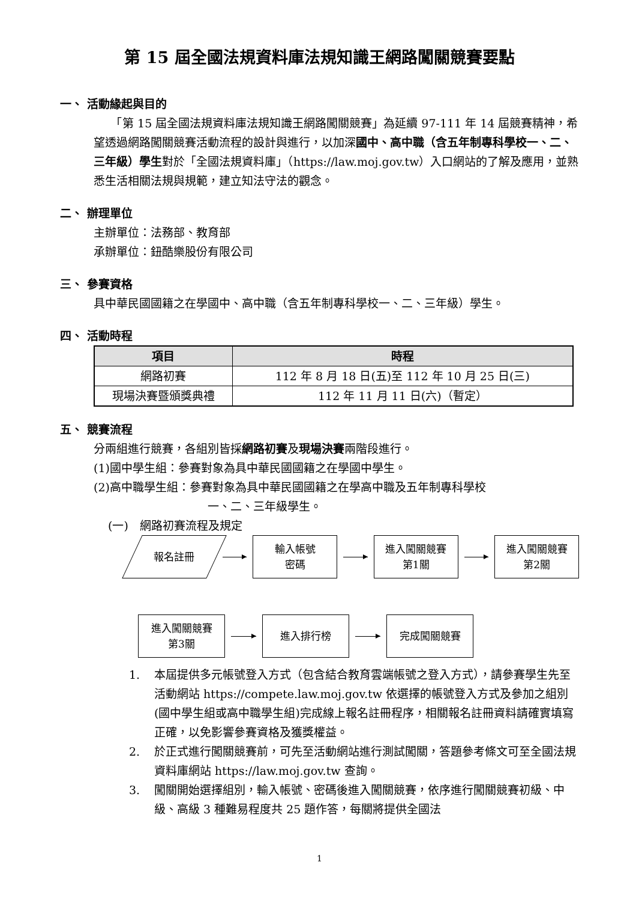第 15 屆全國法規資料庫法規知識王網路闖關競賽要點
一、 活動緣起與目的
　　「第 15 屆全國法規資料庫法規知識王網路闖關競賽」為延續 97-111 年 14 屆競賽精神，希望透過網路闖關競賽活動流程的設計與進行，以加深國中、高中職（含五年制專科學校一、二、三年級）學生對於「全國法規資料庫」（https://law.moj.gov.tw）入口網站的了解及應用，並熟悉生活相關法規與規範，建立知法守法的觀念。
二、 辦理單位
主辦單位：法務部、教育部
承辦單位：鈕酷樂股份有限公司
三、 參賽資格
具中華民國國籍之在學國中、高中職（含五年制專科學校一、二、三年級）學生。
四、 活動時程
| 項目 | 時程 |
| --- | --- |
| 網路初賽 | 112 年 8 月 18 日(五)至 112 年 10 月 25 日(三) |
| 現場決賽暨頒獎典禮 | 112 年 11 月 11 日(六)（暫定） |
五、 競賽流程
分兩組進行競賽，各組別皆採網路初賽及現場決賽兩階段進行。
(1)國中學生組：參賽對象為具中華民國國籍之在學國中學生。
(2)高中職學生組：參賽對象為具中華民國國籍之在學高中職及五年制專科學校
一、二、三年級學生。
(一)　網路初賽流程及規定
報名註冊
輸入帳號
密碼
進入闖關競賽
第1關
進入闖關競賽
第2關
進入闖關競賽
第3關
進入排行榜 完成闖關競賽
1. 本屆提供多元帳號登入方式（包含結合教育雲端帳號之登入方式），請參賽學生先至活動網站 https://compete.law.moj.gov.tw 依選擇的帳號登入方式及參加之組別(國中學生組或高中職學生組)完成線上報名註冊程序，相關報名註冊資料請確實填寫正確，以免影響參賽資格及獲獎權益。
2. 於正式進行闖關競賽前，可先至活動網站進行測試闖關，答題參考條文可至全國法規資料庫網站 https://law.moj.gov.tw 查詢。
3. 闖關開始選擇組別，輸入帳號、密碼後進入闖關競賽，依序進行闖關競賽初級、中級、高級 3 種難易程度共 25 題作答，每關將提供全國法
1